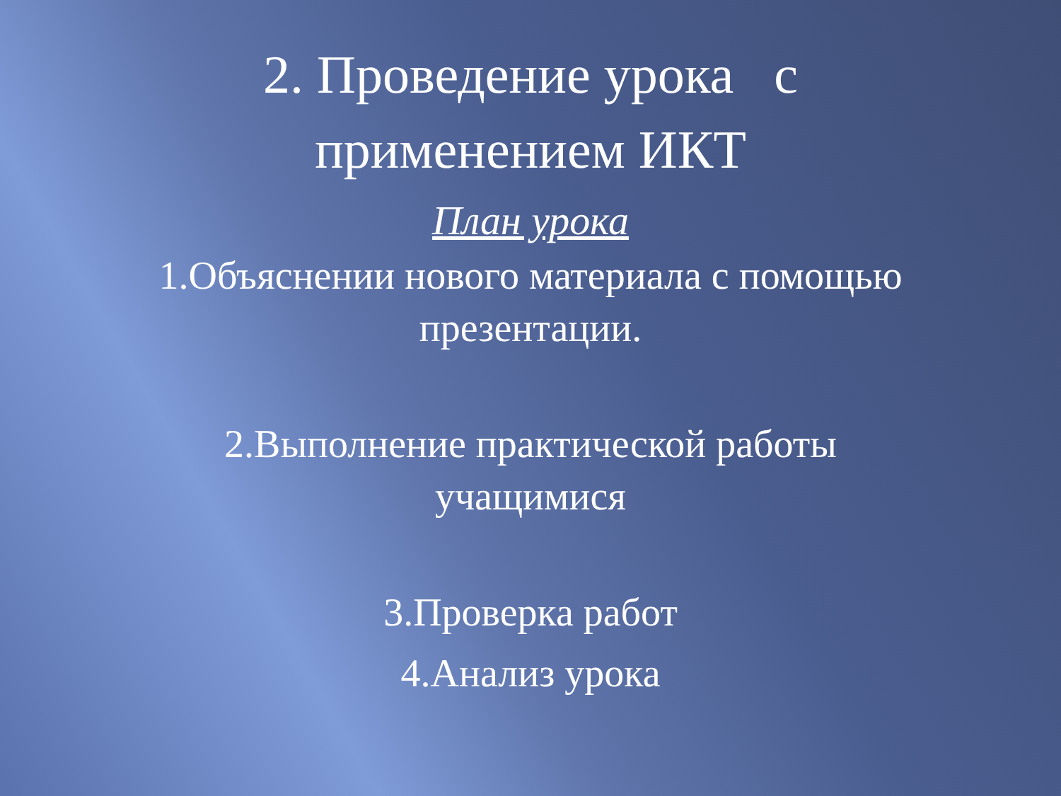2. Проведение урока с
применением ИКТ
План урока
1.Объяснении нового материала с помощью
презентации.
2.Выполнение практической работы
учащимися
3.Проверка работ
4.Анализ урока